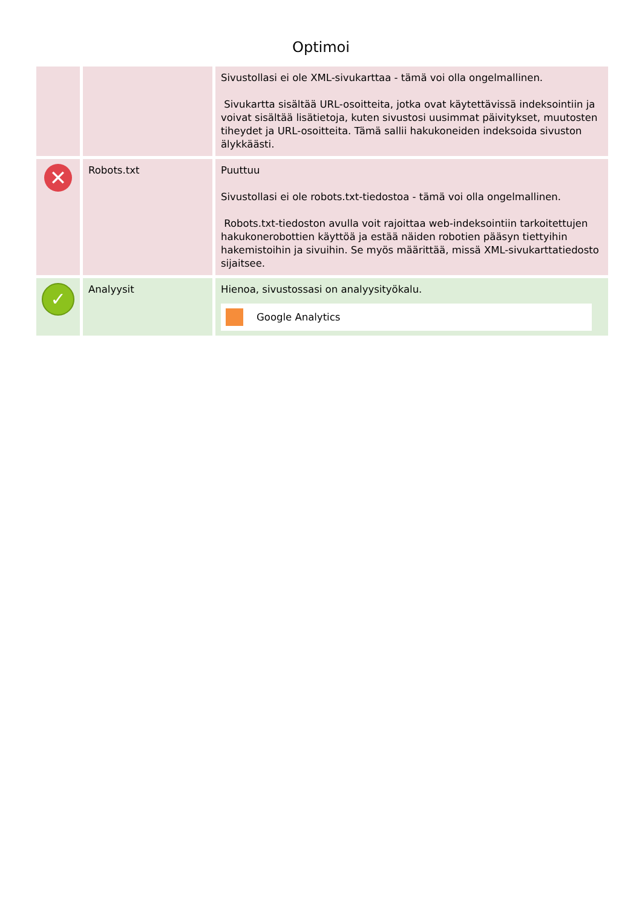Optimoi
| | | Sivustollasi ei ole XML-sivukarttaa - tämä voi olla ongelmallinen. Sivukartta sisältää URL-osoitteita, jotka ovat käytettävissä indeksointiin ja voivat sisältää lisätietoja, kuten sivustosi uusimmat päivitykset, muutosten tiheydet ja URL-osoitteita. Tämä sallii hakukoneiden indeksoida sivuston älykkäästi. |
| ✕ | Robots.txt | Puuttuu Sivustollasi ei ole robots.txt-tiedostoa - tämä voi olla ongelmallinen. Robots.txt-tiedoston avulla voit rajoittaa web-indeksointiin tarkoitettujen hakukonerobottien käyttöä ja estää näiden robotien pääsyn tiettyihin hakemistoihin ja sivuihin. Se myös määrittää, missä XML-sivukarttatiedosto sijaitsee. |
| ✓ | Analyysit | Hienoa, sivustossasi on analyysityökalu. Google Analytics |